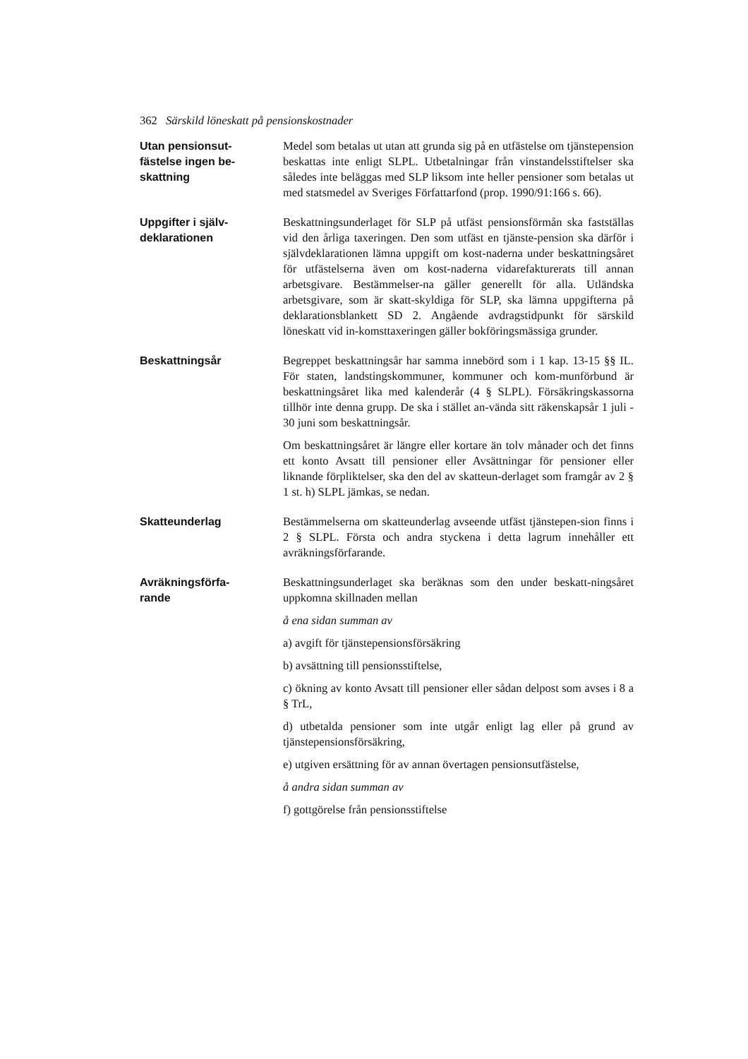362 Särskild löneskatt på pensionskostnader
Utan pensionsut-
fästelse ingen be-
skattning
Medel som betalas ut utan att grunda sig på en utfästelse om tjänstepension beskattas inte enligt SLPL. Utbetalningar från vinstandelsstiftelser ska således inte beläggas med SLP liksom inte heller pensioner som betalas ut med statsmedel av Sveriges Författarfond (prop. 1990/91:166 s. 66).
Uppgifter i själv-
deklarationen
Beskattningsunderlaget för SLP på utfäst pensionsförmån ska fastställas vid den årliga taxeringen. Den som utfäst en tjänste-pension ska därför i självdeklarationen lämna uppgift om kost-naderna under beskattningsåret för utfästelserna även om kost-naderna vidarefakturerats till annan arbetsgivare. Bestämmelser-na gäller generellt för alla. Utländska arbetsgivare, som är skatt-skyldiga för SLP, ska lämna uppgifterna på deklarationsblankett SD 2. Angående avdragstidpunkt för särskild löneskatt vid in-komsttaxeringen gäller bokföringsmässiga grunder.
Beskattningsår Begreppet beskattningsår har samma innebörd som i 1 kap. 13-15 §§ IL. För staten, landstingskommuner, kommuner och kom-munförbund är beskattningsåret lika med kalenderår (4 § SLPL). Försäkringskassorna tillhör inte denna grupp. De ska i stället an-vända sitt räkenskapsår 1 juli - 30 juni som beskattningsår.
Om beskattningsåret är längre eller kortare än tolv månader och det finns ett konto Avsatt till pensioner eller Avsättningar för pensioner eller liknande förpliktelser, ska den del av skatteun-derlaget som framgår av 2 § 1 st. h) SLPL jämkas, se nedan.
Skatteunderlag Bestämmelserna om skatteunderlag avseende utfäst tjänstepen-sion finns i 2 § SLPL. Första och andra styckena i detta lagrum innehåller ett avräkningsförfarande.
Avräkningsförfa-
rande
Beskattningsunderlaget ska beräknas som den under beskatt-ningsåret uppkomna skillnaden mellan
å ena sidan summan av
a) avgift för tjänstepensionsförsäkring
b) avsättning till pensionsstiftelse,
c) ökning av konto Avsatt till pensioner eller sådan delpost som avses i 8 a § TrL,
d) utbetalda pensioner som inte utgår enligt lag eller på grund av tjänstepensionsförsäkring,
e) utgiven ersättning för av annan övertagen pensionsutfästelse,
å andra sidan summan av
f) gottgörelse från pensionsstiftelse